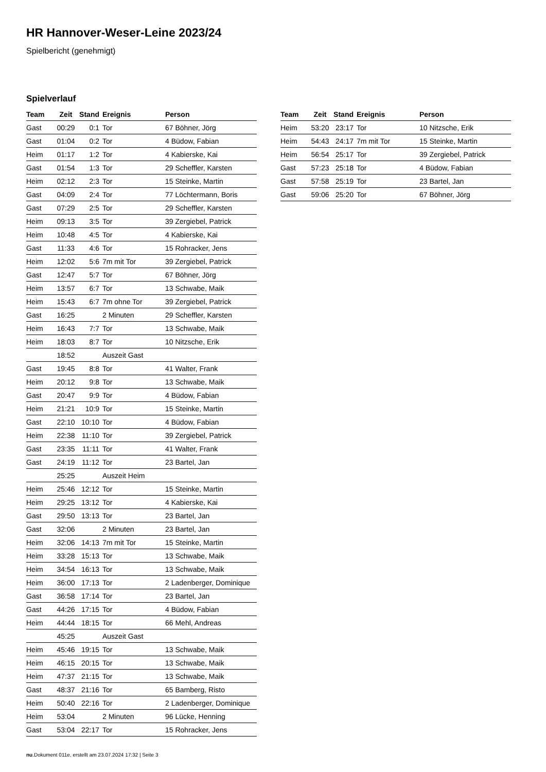HR Hannover-Weser-Leine 2023/24
Spielbericht (genehmigt)
Spielverlauf
| Team | Zeit | Stand | Ereignis | Person |
| --- | --- | --- | --- | --- |
| Gast | 00:29 | 0:1 | Tor | 67 Böhner, Jörg |
| Gast | 01:04 | 0:2 | Tor | 4 Büdow, Fabian |
| Heim | 01:17 | 1:2 | Tor | 4 Kabierske, Kai |
| Gast | 01:54 | 1:3 | Tor | 29 Scheffler, Karsten |
| Heim | 02:12 | 2:3 | Tor | 15 Steinke, Martin |
| Gast | 04:09 | 2:4 | Tor | 77 Löchtermann, Boris |
| Gast | 07:29 | 2:5 | Tor | 29 Scheffler, Karsten |
| Heim | 09:13 | 3:5 | Tor | 39 Zergiebel, Patrick |
| Heim | 10:48 | 4:5 | Tor | 4 Kabierske, Kai |
| Gast | 11:33 | 4:6 | Tor | 15 Rohracker, Jens |
| Heim | 12:02 | 5:6 | 7m mit Tor | 39 Zergiebel, Patrick |
| Gast | 12:47 | 5:7 | Tor | 67 Böhner, Jörg |
| Heim | 13:57 | 6:7 | Tor | 13 Schwabe, Maik |
| Heim | 15:43 | 6:7 | 7m ohne Tor | 39 Zergiebel, Patrick |
| Gast | 16:25 | | 2 Minuten | 29 Scheffler, Karsten |
| Heim | 16:43 | 7:7 | Tor | 13 Schwabe, Maik |
| Heim | 18:03 | 8:7 | Tor | 10 Nitzsche, Erik |
| | 18:52 | | Auszeit Gast | |
| Gast | 19:45 | 8:8 | Tor | 41 Walter, Frank |
| Heim | 20:12 | 9:8 | Tor | 13 Schwabe, Maik |
| Gast | 20:47 | 9:9 | Tor | 4 Büdow, Fabian |
| Heim | 21:21 | 10:9 | Tor | 15 Steinke, Martin |
| Gast | 22:10 | 10:10 | Tor | 4 Büdow, Fabian |
| Heim | 22:38 | 11:10 | Tor | 39 Zergiebel, Patrick |
| Gast | 23:35 | 11:11 | Tor | 41 Walter, Frank |
| Gast | 24:19 | 11:12 | Tor | 23 Bartel, Jan |
| | 25:25 | | Auszeit Heim | |
| Heim | 25:46 | 12:12 | Tor | 15 Steinke, Martin |
| Heim | 29:25 | 13:12 | Tor | 4 Kabierske, Kai |
| Gast | 29:50 | 13:13 | Tor | 23 Bartel, Jan |
| Gast | 32:06 | | 2 Minuten | 23 Bartel, Jan |
| Heim | 32:06 | 14:13 | 7m mit Tor | 15 Steinke, Martin |
| Heim | 33:28 | 15:13 | Tor | 13 Schwabe, Maik |
| Heim | 34:54 | 16:13 | Tor | 13 Schwabe, Maik |
| Heim | 36:00 | 17:13 | Tor | 2 Ladenberger, Dominique |
| Gast | 36:58 | 17:14 | Tor | 23 Bartel, Jan |
| Gast | 44:26 | 17:15 | Tor | 4 Büdow, Fabian |
| Heim | 44:44 | 18:15 | Tor | 66 Mehl, Andreas |
| | 45:25 | | Auszeit Gast | |
| Heim | 45:46 | 19:15 | Tor | 13 Schwabe, Maik |
| Heim | 46:15 | 20:15 | Tor | 13 Schwabe, Maik |
| Heim | 47:37 | 21:15 | Tor | 13 Schwabe, Maik |
| Gast | 48:37 | 21:16 | Tor | 65 Bamberg, Risto |
| Heim | 50:40 | 22:16 | Tor | 2 Ladenberger, Dominique |
| Heim | 53:04 | | 2 Minuten | 96 Lücke, Henning |
| Gast | 53:04 | 22:17 | Tor | 15 Rohracker, Jens |
| Team | Zeit | Stand | Ereignis | Person |
| --- | --- | --- | --- | --- |
| Heim | 53:20 | 23:17 | Tor | 10 Nitzsche, Erik |
| Heim | 54:43 | 24:17 | 7m mit Tor | 15 Steinke, Martin |
| Heim | 56:54 | 25:17 | Tor | 39 Zergiebel, Patrick |
| Gast | 57:23 | 25:18 | Tor | 4 Büdow, Fabian |
| Gast | 57:58 | 25:19 | Tor | 23 Bartel, Jan |
| Gast | 59:06 | 25:20 | Tor | 67 Böhner, Jörg |
nu.Dokument 011e, erstellt am 23.07.2024 17:32 | Seite 3